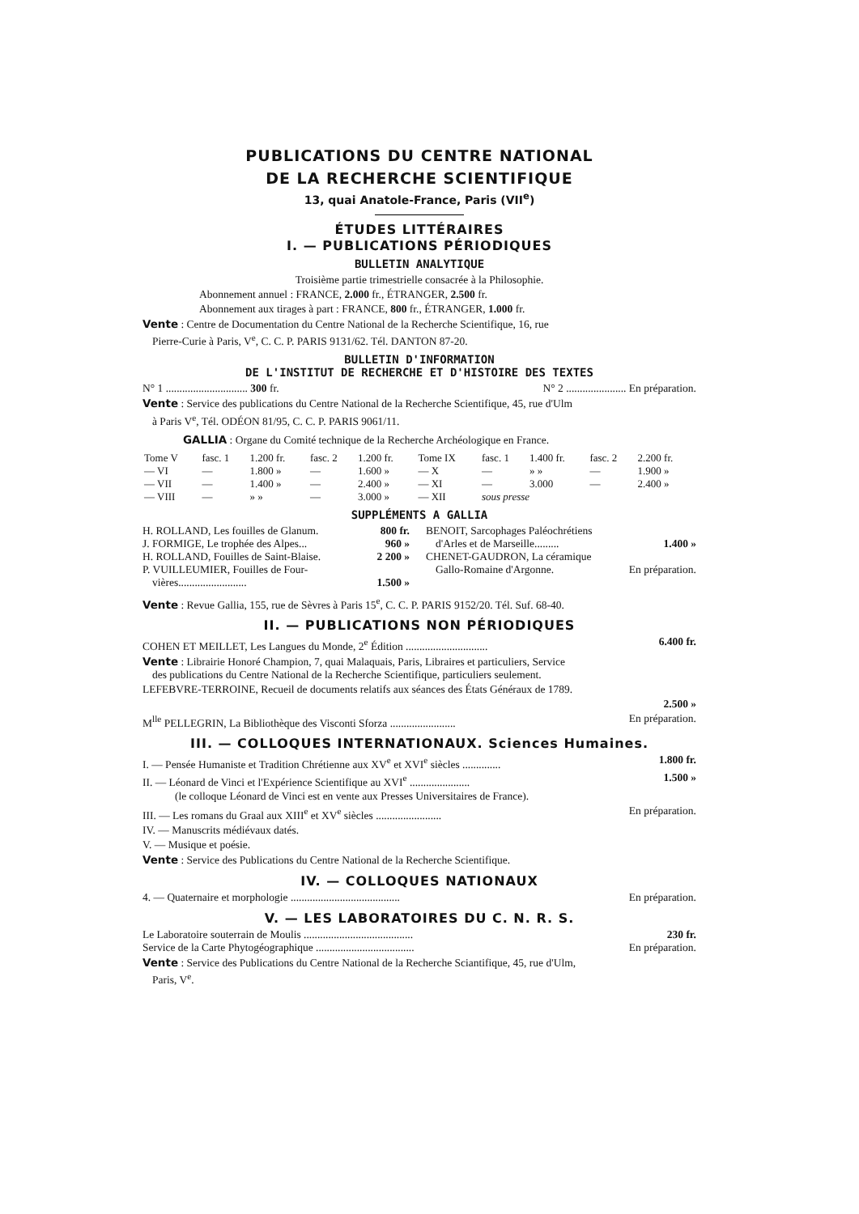PUBLICATIONS DU CENTRE NATIONAL
DE LA RECHERCHE SCIENTIFIQUE
13, quai Anatole-France, Paris (VII<sup>e</sup>)
ÉTUDES LITTÉRAIRES
I. — PUBLICATIONS PÉRIODIQUES
BULLETIN ANALYTIQUE
Troisième partie trimestrielle consacrée à la Philosophie.
Abonnement annuel : FRANCE, 2.000 fr., ÉTRANGER, 2.500 fr.
Abonnement aux tirages à part : FRANCE, 800 fr., ÉTRANGER, 1.000 fr.
Vente : Centre de Documentation du Centre National de la Recherche Scientifique, 16, rue
Pierre-Curie à Paris, V<sup>e</sup>, C. C. P. PARIS 9131/62. Tél. DANTON 87-20.
BULLETIN D'INFORMATION
DE L'INSTITUT DE RECHERCHE ET D'HISTOIRE DES TEXTES
N° 1 .............................. 300 fr. N° 2 ...................... En préparation.
Vente : Service des publications du Centre National de la Recherche Scientifique, 45, rue d'Ulm
à Paris V<sup>e</sup>, Tél. ODÉON 81/95, C. C. P. PARIS 9061/11.
GALLIA : Organe du Comité technique de la Recherche Archéologique en France.
| Tome V | fasc. 1 | 1.200 fr. | fasc. 2 | 1.200 fr. | Tome IX | fasc. 1 | 1.400 fr. | fasc. 2 | 2.200 fr. |
| — VI | — | 1.800 » | — | 1.600 » | — X | — | » » | — | 1.900 » |
| — VII | — | 1.400 » | — | 2.400 » | — XI | — | 3.000 | — | 2.400 » |
| — VIII | — | » » | — | 3.000 » | — XII | sous presse | | | |
SUPPLÉMENTS A GALLIA
H. ROLLAND, Les fouilles de Glanum. 800 fr.
J. FORMIGE, Le trophée des Alpes... 960 »
H. ROLLAND, Fouilles de Saint-Blaise. 2 200 »
P. VUILLEUMIER, Fouilles de Four-
vières......................... 1.500 »
BENOIT, Sarcophages Paléochrétiens
d'Arles et de Marseille......... 1.400 »
CHENET-GAUDRON, La céramique
Gallo-Romaine d'Argonne. En préparation.
Vente : Revue Gallia, 155, rue de Sèvres à Paris 15<sup>e</sup>, C. C. P. PARIS 9152/20. Tél. Suf. 68-40.
II. — PUBLICATIONS NON PÉRIODIQUES
COHEN ET MEILLET, Les Langues du Monde, 2<sup>e</sup> Édition .............................. 6.400 fr.
Vente : Librairie Honoré Champion, 7, quai Malaquais, Paris, Libraires et particuliers, Service
des publications du Centre National de la Recherche Scientifique, particuliers seulement.
LEFEBVRE-TERROINE, Recueil de documents relatifs aux séances des États Généraux de 1789.
2.500 »
M<sup>lle</sup> PELLEGRIN, La Bibliothèque des Visconti Sforza ........................ En préparation.
III. — COLLOQUES INTERNATIONAUX. Sciences Humaines.
I. — Pensée Humaniste et Tradition Chrétienne aux XV<sup>e</sup> et XVI<sup>e</sup> siècles .............. 1.800 fr.
II. — Léonard de Vinci et l'Expérience Scientifique au XVI<sup>e</sup> ...................... 1.500 »
(le colloque Léonard de Vinci est en vente aux Presses Universitaires de France).
III. — Les romans du Graal aux XIII<sup>e</sup> et XV<sup>e</sup> siècles ........................ En préparation.
IV. — Manuscrits médiévaux datés.
V. — Musique et poésie.
Vente : Service des Publications du Centre National de la Recherche Scientifique.
IV. — COLLOQUES NATIONAUX
4. — Quaternaire et morphologie ........................................ En préparation.
V. — LES LABORATOIRES DU C. N. R. S.
Le Laboratoire souterrain de Moulis ........................................ 230 fr.
Service de la Carte Phytogéographique .................................... En préparation.
Vente : Service des Publications du Centre National de la Recherche Sciantifique, 45, rue d'Ulm,
Paris, V<sup>e</sup>.